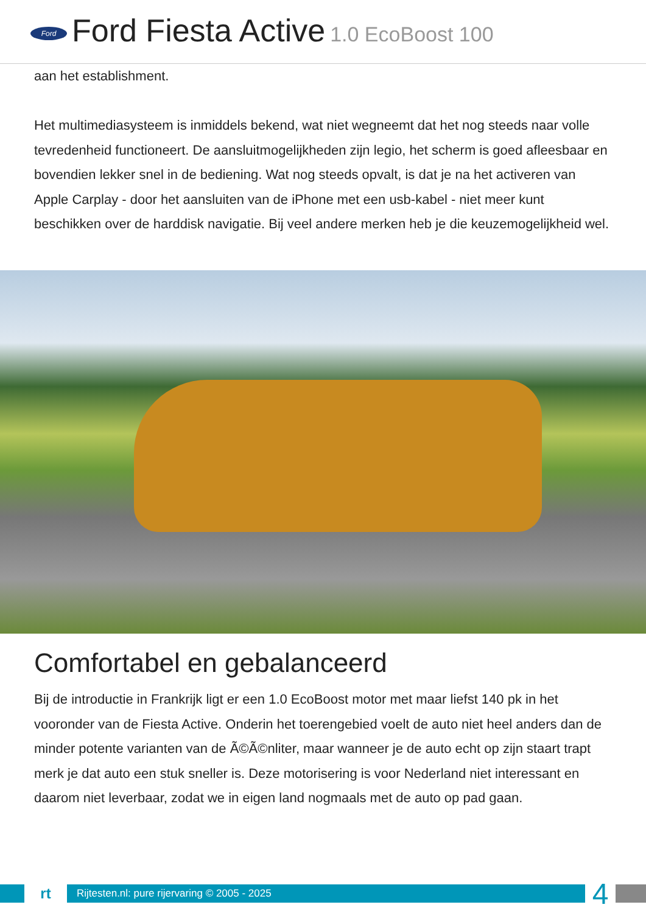Ford
Ford Fiesta Active 1.0 EcoBoost 100
aan het establishment.
Het multimediasysteem is inmiddels bekend, wat niet wegneemt dat het nog steeds naar volle tevredenheid functioneert. De aansluitmogelijkheden zijn legio, het scherm is goed afleesbaar en bovendien lekker snel in de bediening. Wat nog steeds opvalt, is dat je na het activeren van Apple Carplay - door het aansluiten van de iPhone met een usb-kabel - niet meer kunt beschikken over de harddisk navigatie. Bij veel andere merken heb je die keuzemogelijkheid wel.
Comfortabel en gebalanceerd
Bij de introductie in Frankrijk ligt er een 1.0 EcoBoost motor met maar liefst 140 pk in het vooronder van de Fiesta Active. Onderin het toerengebied voelt de auto niet heel anders dan de minder potente varianten van de Ã©Ã©nliter, maar wanneer je de auto echt op zijn staart trapt merk je dat auto een stuk sneller is. Deze motorisering is voor Nederland niet interessant en daarom niet leverbaar, zodat we in eigen land nogmaals met de auto op pad gaan.
rt
Rijtesten.nl: pure rijervaring © 2005 - 2025
4